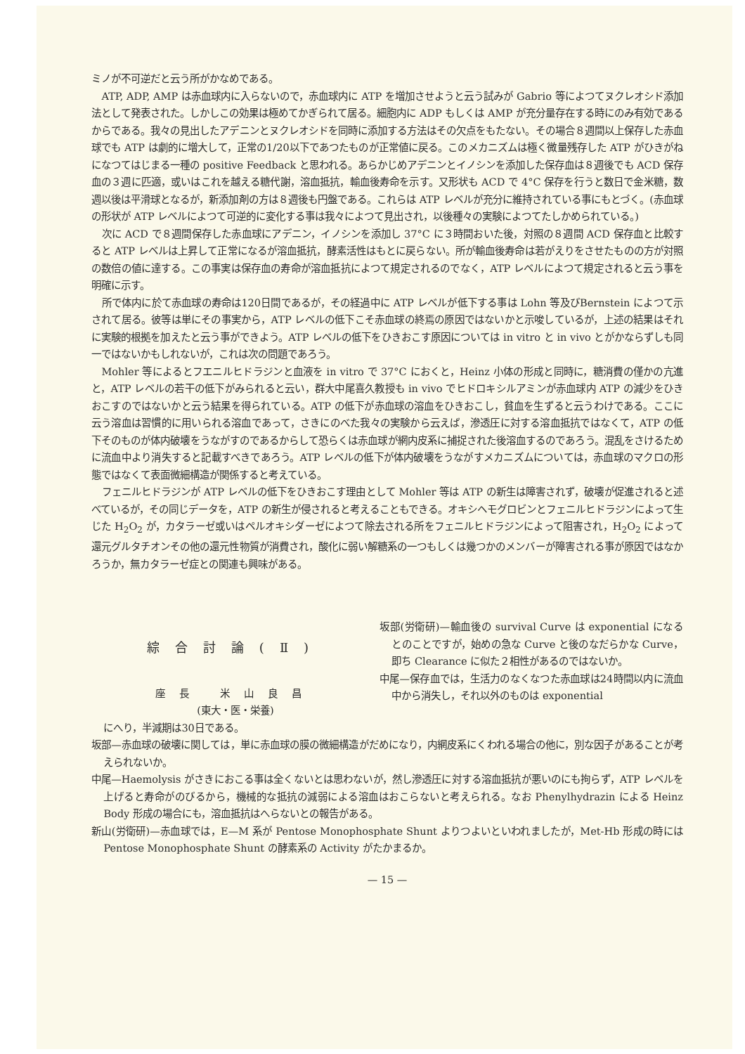ミノが不可逆だと云う所がかなめである。
ATP, ADP, AMP は赤血球内に入らないので，赤血球内に ATP を増加させようと云う試みが Gabrio 等によつてヌクレオシド添加法として発表された。しかしこの効果は極めてかぎられて居る。細胞内に ADP もしくは AMP が充分量存在する時にのみ有効であるからである。我々の見出したアデニンとヌクレオシドを同時に添加する方法はその欠点をもたない。その場合８週間以上保存した赤血球でも ATP は劇的に増大して，正常の1/20以下であつたものが正常値に戻る。このメカニズムは極く微量残存した ATP がひきがねになつてはじまる一種の positive Feedback と思われる。あらかじめアデニンとイノシンを添加した保存血は８週後でも ACD 保存血の３週に匹適，或いはこれを越える糖代謝，溶血抵抗，輸血後寿命を示す。又形状も ACD で 4°C 保存を行うと数日で金米糖，数週以後は平滑球となるが，新添加剤の方は８週後も円盤である。これらは ATP レベルが充分に維持されている事にもとづく。(赤血球の形状が ATP レベルによつて可逆的に変化する事は我々によつて見出され，以後種々の実験によつてたしかめられている。)
次に ACD で８週間保存した赤血球にアデニン，イノシンを添加し 37°C に３時間おいた後，対照の８週間 ACD 保存血と比較すると ATP レベルは上昇して正常になるが溶血抵抗，酵素活性はもとに戻らない。所が輸血後寿命は若がえりをさせたものの方が対照の数倍の値に達する。この事実は保存血の寿命が溶血抵抗によつて規定されるのでなく，ATP レベルによつて規定されると云う事を明確に示す。
所で体内に於て赤血球の寿命は120日間であるが，その経過中に ATP レベルが低下する事は Lohn 等及びBernstein によつて示されて居る。彼等は単にその事実から，ATP レベルの低下こそ赤血球の終焉の原因ではないかと示唆しているが，上述の結果はそれに実験的根拠を加えたと云う事ができよう。ATP レベルの低下をひきおこす原因については in vitro と in vivo とがかならずしも同一ではないかもしれないが，これは次の問題であろう。
Mohler 等によるとフエニルヒドラジンと血液を in vitro で 37°C におくと，Heinz 小体の形成と同時に，糖消費の僅かの亢進と，ATP レベルの若干の低下がみられると云い，群大中尾喜久教授も in vivo でヒドロキシルアミンが赤血球内 ATP の減少をひきおこすのではないかと云う結果を得られている。ATP の低下が赤血球の溶血をひきおこし，貧血を生ずると云うわけである。ここに云う溶血は習慣的に用いられる溶血であって，さきにのべた我々の実験から云えば，滲透圧に対する溶血抵抗ではなくて，ATP の低下そのものが体内破壊をうながすのであるからして恐らくは赤血球が網内皮系に捕捉された後溶血するのであろう。混乱をさけるために流血中より消失すると記載すべきであろう。ATP レベルの低下が体内破壊をうながすメカニズムについては，赤血球のマクロの形態ではなくて表面微細構造が関係すると考えている。
フェニルヒドラジンが ATP レベルの低下をひきおこす理由として Mohler 等は ATP の新生は障害されず，破壊が促進されると述べているが，その同じデータを，ATP の新生が侵されると考えることもできる。オキシヘモグロビンとフェニルヒドラジンによって生じた H<sub>2</sub>O<sub>2</sub> が，カタラーゼ或いはペルオキシダーゼによつて除去される所をフェニルヒドラジンによって阻害され，H<sub>2</sub>O<sub>2</sub> によって還元グルタチオンその他の還元性物質が消費され，酸化に弱い解糖系の一つもしくは幾つかのメンバーが障害される事が原因ではなかろうか，無カタラーゼ症との関連も興味がある。
綜合討論(Ⅱ)
座長 米山良昌
(東大・医・栄養)
坂部(労衛研)—輸血後の survival Curve は exponential になるとのことですが，始めの急な Curve と後のなだらかな Curve，即ち Clearance に似た２相性があるのではないか。
中尾—保存血では，生活力のなくなつた赤血球は24時間以内に流血中から消失し，それ以外のものは exponential
にへり，半減期は30日である。
坂部—赤血球の破壊に関しては，単に赤血球の膜の微細構造がだめになり，内網皮系にくわれる場合の他に，別な因子があることが考えられないか。
中尾—Haemolysis がさきにおこる事は全くないとは思わないが，然し滲透圧に対する溶血抵抗が悪いのにも拘らず，ATP レベルを上げると寿命がのびるから，機械的な抵抗の減弱による溶血はおこらないと考えられる。なお Phenylhydrazin による Heinz Body 形成の場合にも，溶血抵抗はへらないとの報告がある。
新山(労衛研)—赤血球では，E—M 系が Pentose Monophosphate Shunt よりつよいといわれましたが，Met-Hb 形成の時には Pentose Monophosphate Shunt の酵素系の Activity がたかまるか。
— 15 —